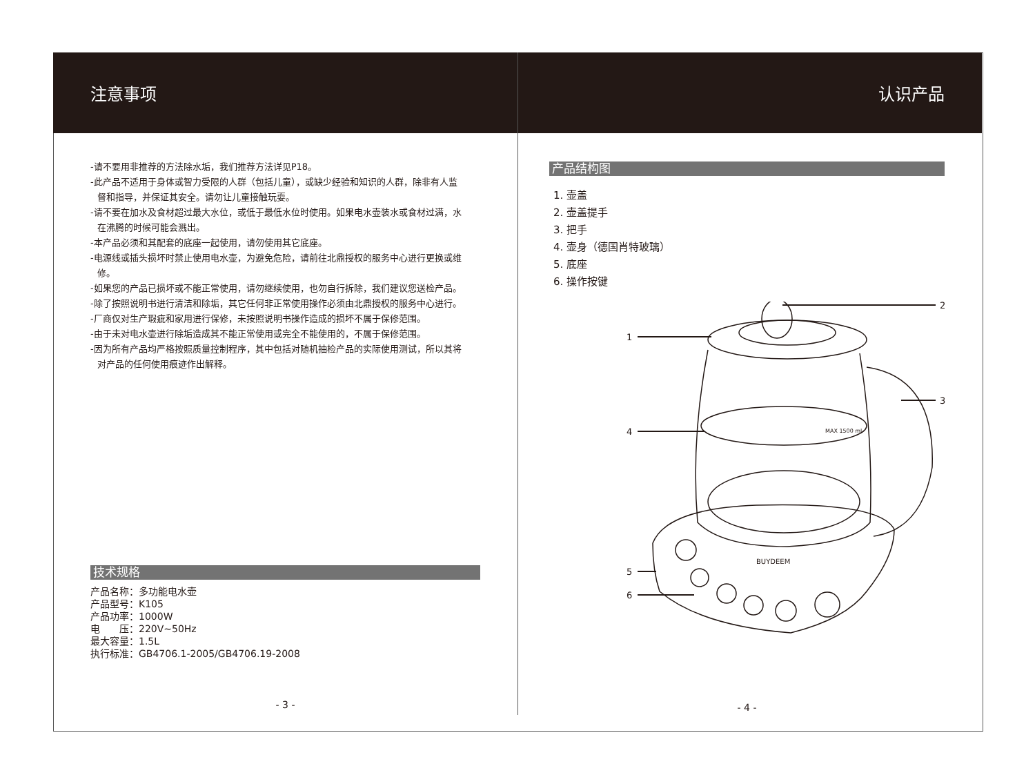注意事项
-请不要用非推荐的方法除水垢，我们推荐方法详见P18。
-此产品不适用于身体或智力受限的人群（包括儿童），或缺少经验和知识的人群，除非有人监
督和指导，并保证其安全。请勿让儿童接触玩耍。
-请不要在加水及食材超过最大水位，或低于最低水位时使用。如果电水壶装水或食材过满，水
在沸腾的时候可能会溅出。
-本产品必须和其配套的底座一起使用，请勿使用其它底座。
-电源线或插头损坏时禁止使用电水壶，为避免危险，请前往北鼎授权的服务中心进行更换或维
修。
-如果您的产品已损坏或不能正常使用，请勿继续使用，也勿自行拆除，我们建议您送检产品。
-除了按照说明书进行清洁和除垢，其它任何非正常使用操作必须由北鼎授权的服务中心进行。
-厂商仅对生产瑕疵和家用进行保修，未按照说明书操作造成的损坏不属于保修范围。
-由于未对电水壶进行除垢造成其不能正常使用或完全不能使用的，不属于保修范围。
-因为所有产品均严格按照质量控制程序，其中包括对随机抽检产品的实际使用测试，所以其将
对产品的任何使用痕迹作出解释。
技术规格
产品名称：多功能电水壶
产品型号：K105
产品功率：1000W
电　　压：220V~50Hz
最大容量：1.5L
执行标准：GB4706.1-2005/GB4706.19-2008
- 3 -
认识产品
产品结构图
1. 壶盖
2. 壶盖提手
3. 把手
4. 壶身（德国肖特玻璃）
5. 底座
6. 操作按键
2
1
4
3
5
6
BUYDEEM
MAX 1500 ml
- 4 -